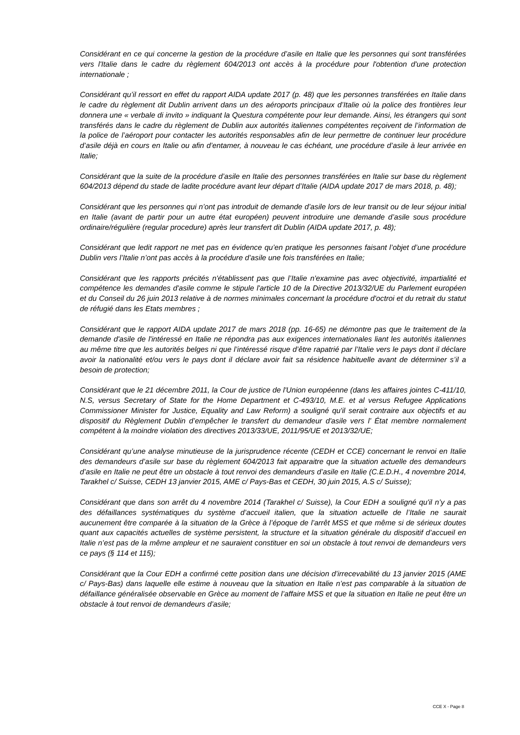Considérant en ce qui concerne la gestion de la procédure d’asile en Italie que les personnes qui sont transférées vers l'Italie dans le cadre du règlement 604/2013 ont accès à la procédure pour l'obtention d'une protection internationale ;
Considérant qu’il ressort en effet du rapport AIDA update 2017 (p. 48) que les personnes transférées en Italie dans le cadre du règlement dit Dublin arrivent dans un des aéroports principaux d’Italie où la police des frontières leur donnera une « verbale di invito » indiquant la Questura compétente pour leur demande. Ainsi, les étrangers qui sont transférés dans le cadre du règlement de Dublin aux autorités italiennes compétentes reçoivent de l’information de la police de l’aéroport pour contacter les autorités responsables afin de leur permettre de continuer leur procédure d’asile déjà en cours en Italie ou afin d’entamer, à nouveau le cas échéant, une procédure d’asile à leur arrivée en Italie;
Considérant que la suite de la procédure d’asile en Italie des personnes transférées en Italie sur base du règlement 604/2013 dépend du stade de ladite procédure avant leur départ d’Italie (AIDA update 2017 de mars 2018, p. 48);
Considérant que les personnes qui n’ont pas introduit de demande d’asile lors de leur transit ou de leur séjour initial en Italie (avant de partir pour un autre état européen) peuvent introduire une demande d’asile sous procédure ordinaire/régulière (regular procedure) après leur transfert dit Dublin (AIDA update 2017, p. 48);
Considérant que ledit rapport ne met pas en évidence qu’en pratique les personnes faisant l’objet d’une procédure Dublin vers l’Italie n’ont pas accès à la procédure d’asile une fois transférées en Italie;
Considérant que les rapports précités n'établissent pas que l’Italie n'examine pas avec objectivité, impartialité et compétence les demandes d'asile comme le stipule l'article 10 de la Directive 2013/32/UE du Parlement européen et du Conseil du 26 juin 2013 relative à de normes minimales concernant la procédure d'octroi et du retrait du statut de réfugié dans les Etats membres ;
Considérant que le rapport AIDA update 2017 de mars 2018 (pp. 16-65) ne démontre pas que le traitement de la demande d'asile de l'intéressé en Italie ne répondra pas aux exigences internationales liant les autorités italiennes au même titre que les autorités belges ni que l’intéressé risque d’être rapatrié par l’Italie vers le pays dont il déclare avoir la nationalité et/ou vers le pays dont il déclare avoir fait sa résidence habituelle avant de déterminer s’il a besoin de protection;
Considérant que le 21 décembre 2011, la Cour de justice de l'Union européenne (dans les affaires jointes C-411/10, N.S, versus Secretary of State for the Home Department et C-493/10, M.E. et al versus Refugee Applications Commissioner Minister for Justice, Equality and Law Reform) a souligné qu'il serait contraire aux objectifs et au dispositif du Règlement Dublin d’empêcher le transfert du demandeur d'asile vers l’ État membre normalement compétent à la moindre violation des directives 2013/33/UE, 2011/95/UE et 2013/32/UE;
Considérant qu’une analyse minutieuse de la jurisprudence récente (CEDH et CCE) concernant le renvoi en Italie des demandeurs d’asile sur base du règlement 604/2013 fait apparaitre que la situation actuelle des demandeurs d’asile en Italie ne peut être un obstacle à tout renvoi des demandeurs d’asile en Italie (C.E.D.H., 4 novembre 2014, Tarakhel c/ Suisse, CEDH 13 janvier 2015, AME c/ Pays-Bas et CEDH, 30 juin 2015, A.S c/ Suisse);
Considérant que dans son arrêt du 4 novembre 2014 (Tarakhel c/ Suisse), la Cour EDH a souligné qu'il n’y a pas des défaillances systématiques du système d’accueil italien, que la situation actuelle de l’Italie ne saurait aucunement être comparée à la situation de la Grèce à l’époque de l’arrêt MSS et que même si de sérieux doutes quant aux capacités actuelles de système persistent, la structure et la situation générale du dispositif d’accueil en Italie n’est pas de la même ampleur et ne sauraient constituer en soi un obstacle à tout renvoi de demandeurs vers ce pays (§ 114 et 115);
Considérant que la Cour EDH a confirmé cette position dans une décision d’irrecevabilité du 13 janvier 2015 (AME c/ Pays-Bas) dans laquelle elle estime à nouveau que la situation en Italie n’est pas comparable à la situation de défaillance généralisée observable en Grèce au moment de l’affaire MSS et que la situation en Italie ne peut être un obstacle à tout renvoi de demandeurs d’asile;
CCE X - Page 8